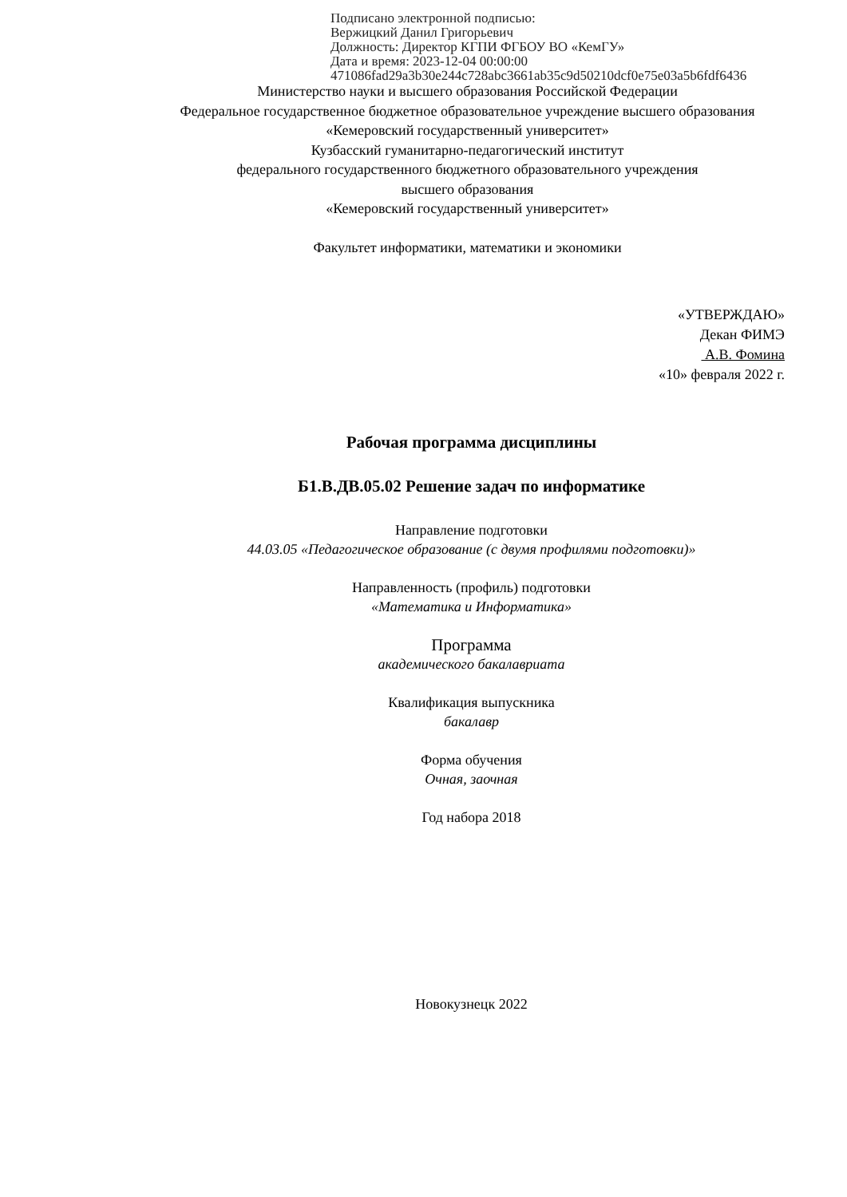Подписано электронной подписью:
Вержицкий Данил Григорьевич
Должность: Директор КГПИ ФГБОУ ВО «КемГУ»
Дата и время: 2023-12-04 00:00:00
471086fad29a3b30e244c728abc3661ab35c9d50210dcf0e75e03a5b6fdf6436
Министерство науки и высшего образования Российской Федерации
Федеральное государственное бюджетное образовательное учреждение высшего образования
«Кемеровский государственный университет»
Кузбасский гуманитарно-педагогический институт
федерального государственного бюджетного образовательного учреждения
высшего образования
«Кемеровский государственный университет»
Факультет информатики, математики и экономики
«УТВЕРЖДАЮ»
Декан ФИМЭ
А.В. Фомина
«10» февраля 2022 г.
Рабочая программа дисциплины
Б1.В.ДВ.05.02 Решение задач по информатике
Направление подготовки
44.03.05 «Педагогическое образование (с двумя профилями подготовки)»
Направленность (профиль) подготовки
«Математика и Информатика»
Программа
академического бакалавриата
Квалификация выпускника
бакалавр
Форма обучения
Очная, заочная
Год набора 2018
Новокузнецк 2022